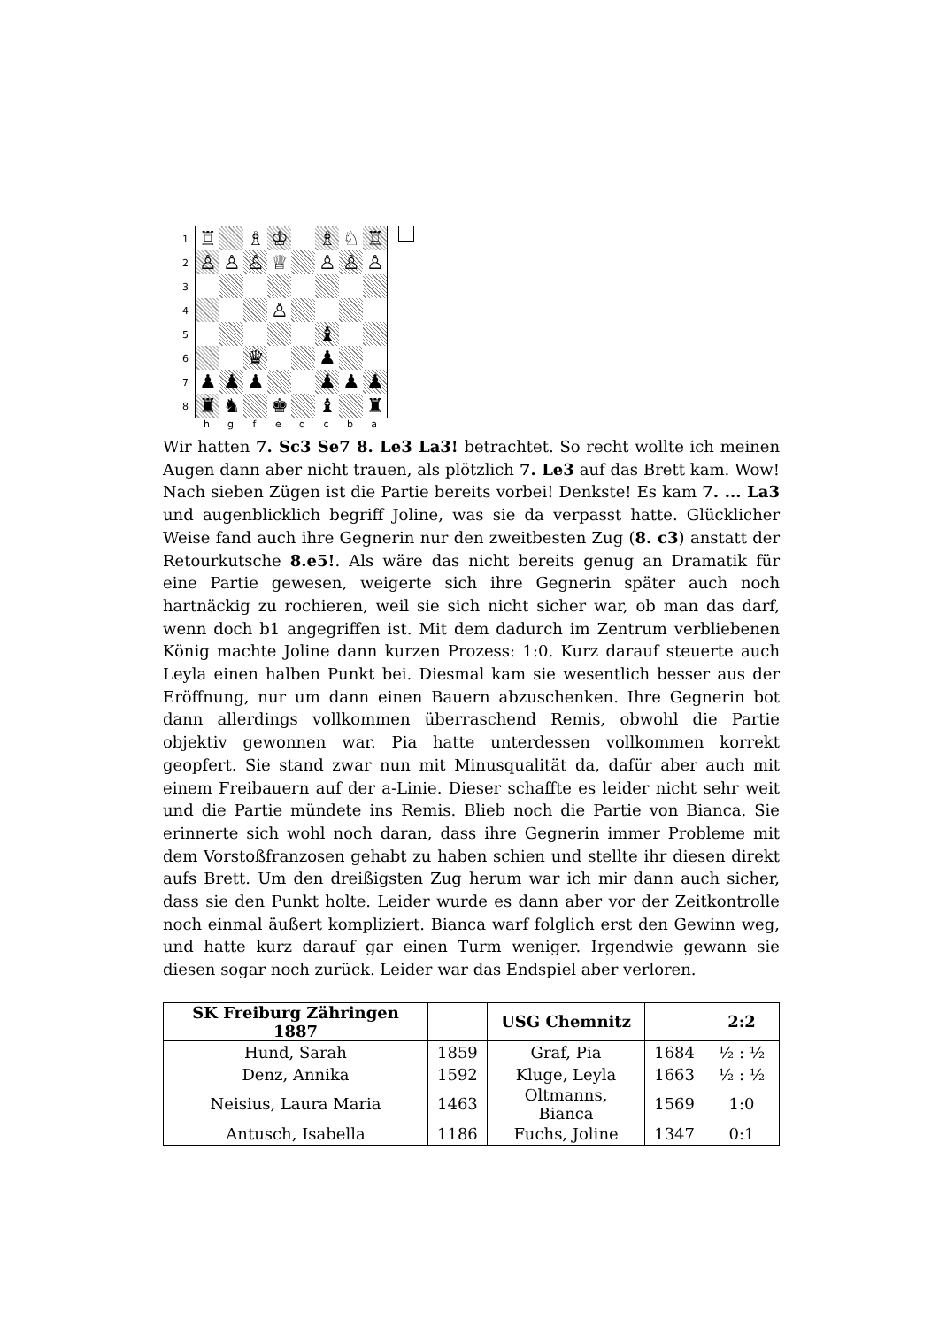1
2
3
4
5
6
7
8
| ♖ | | ♗ | ♔ | | ♗ | ♘ | ♖ |
| ♙ | ♙ | ♙ | ♕ | | ♙ | ♙ | ♙ |
| | | | ♙ | | | | |
| | | | | | ♝ | | |
| | | ♛ | | | ♟ | | |
| ♟ | ♟ | ♟ | | | ♟ | ♟ | ♟ |
| ♜ | ♞ | | ♚ | | ♝ | | ♜ |
hgfedcba
Wir hatten 7. Sc3 Se7 8. Le3 La3! betrachtet. So recht wollte ich meinen Augen dann aber nicht trauen, als plötzlich 7. Le3 auf das Brett kam. Wow! Nach sieben Zügen ist die Partie bereits vorbei! Denkste! Es kam 7. ... La3 und augenblicklich begriff Joline, was sie da verpasst hatte. Glücklicher Weise fand auch ihre Gegnerin nur den zweitbesten Zug (8. c3) anstatt der Retourkutsche 8.e5!. Als wäre das nicht bereits genug an Dramatik für eine Partie gewesen, weigerte sich ihre Gegnerin später auch noch hartnäckig zu rochieren, weil sie sich nicht sicher war, ob man das darf, wenn doch b1 angegriffen ist. Mit dem dadurch im Zentrum verbliebenen König machte Joline dann kurzen Prozess: 1:0. Kurz darauf steuerte auch Leyla einen halben Punkt bei. Diesmal kam sie wesentlich besser aus der Eröffnung, nur um dann einen Bauern abzuschenken. Ihre Gegnerin bot dann allerdings vollkommen überraschend Remis, obwohl die Partie objektiv gewonnen war. Pia hatte unterdessen vollkommen korrekt geopfert. Sie stand zwar nun mit Minusqualität da, dafür aber auch mit einem Freibauern auf der a-Linie. Dieser schaffte es leider nicht sehr weit und die Partie mündete ins Remis. Blieb noch die Partie von Bianca. Sie erinnerte sich wohl noch daran, dass ihre Gegnerin immer Probleme mit dem Vorstoßfranzosen gehabt zu haben schien und stellte ihr diesen direkt aufs Brett. Um den dreißigsten Zug herum war ich mir dann auch sicher, dass sie den Punkt holte. Leider wurde es dann aber vor der Zeitkontrolle noch einmal äußert kompliziert. Bianca warf folglich erst den Gewinn weg, und hatte kurz darauf gar einen Turm weniger. Irgendwie gewann sie diesen sogar noch zurück. Leider war das Endspiel aber verloren.
| SK Freiburg Zähringen 1887 | | USG Chemnitz | | 2:2 |
| --- | --- | --- | --- | --- |
| Hund, Sarah | 1859 | Graf, Pia | 1684 | ½ : ½ |
| Denz, Annika | 1592 | Kluge, Leyla | 1663 | ½ : ½ |
| Neisius, Laura Maria | 1463 | Oltmanns, Bianca | 1569 | 1:0 |
| Antusch, Isabella | 1186 | Fuchs, Joline | 1347 | 0:1 |